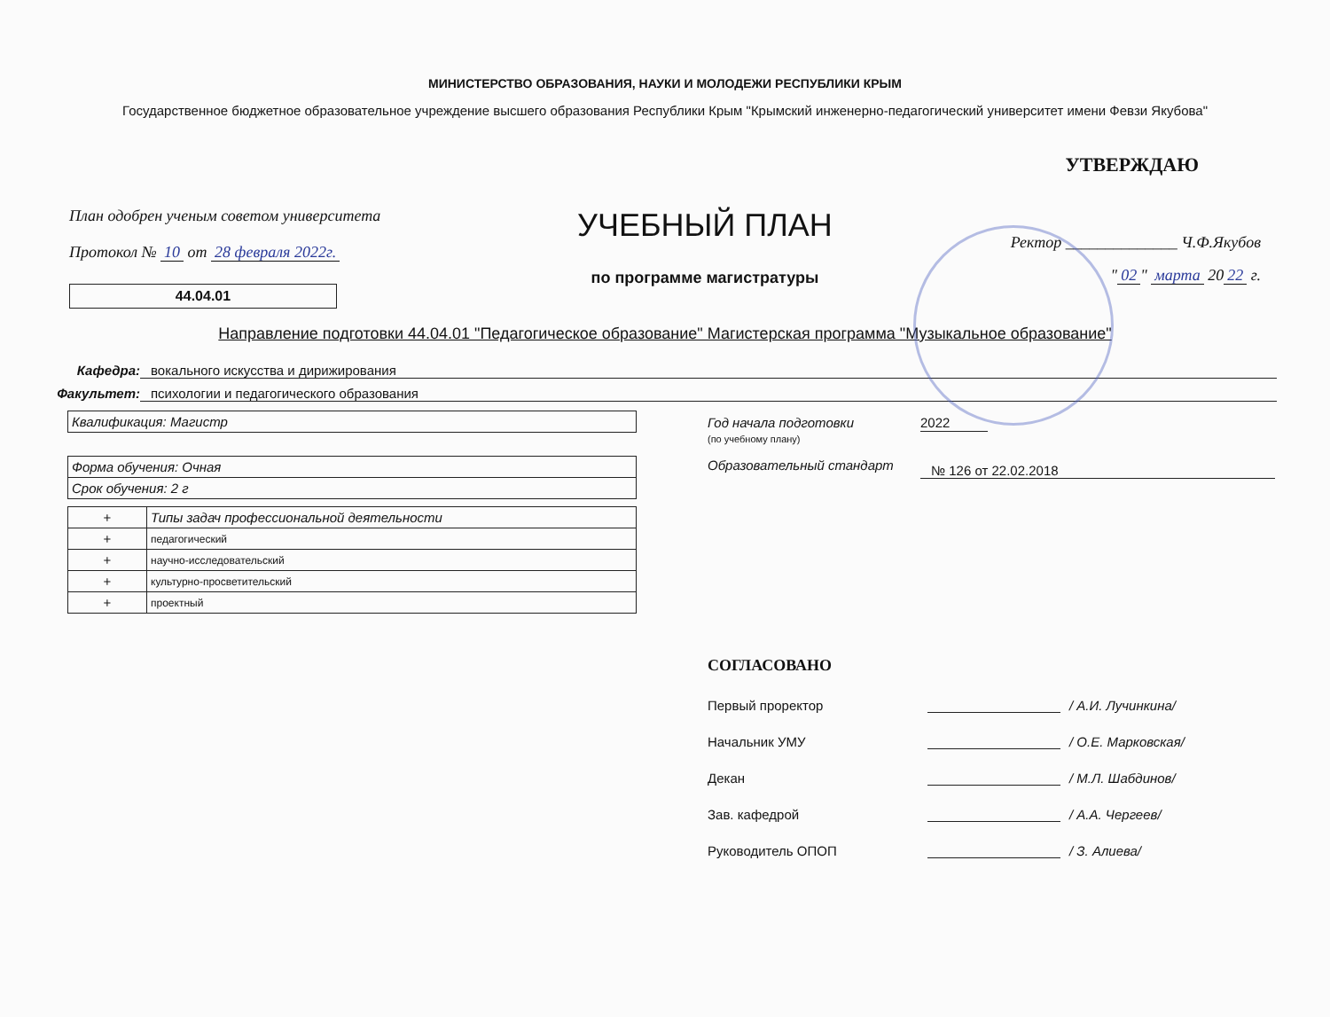МИНИСТЕРСТВО ОБРАЗОВАНИЯ, НАУКИ И МОЛОДЕЖИ РЕСПУБЛИКИ КРЫМ
Государственное бюджетное образовательное учреждение высшего образования Республики Крым "Крымский инженерно-педагогический университет имени Февзи Якубова"
План одобрен ученым советом университета
Протокол № 10 от 28 февраля 2022г.
44.04.01
УЧЕБНЫЙ ПЛАН
по программе магистратуры
УТВЕРЖДАЮ
Ректор ______________ Ч.Ф.Якубов
" 02 " марта 20 22 г.
Направление подготовки 44.04.01 "Педагогическое образование" Магистерская программа "Музыкальное образование"
Кафедра: вокального искусства и дирижирования
Факультет: психологии и педагогического образования
| Квалификация: Магистр |
| Форма обучения: Очная |
| Срок обучения: 2 г |
| + | Типы задач профессиональной деятельности |
| + | педагогический |
| + | научно-исследовательский |
| + | культурно-просветительский |
| + | проектный |
Год начала подготовки
(по учебному плану) 2022
Образовательный стандарт № 126 от 22.02.2018
СОГЛАСОВАНО
Первый проректор / А.И. Лучинкина/
Начальник УМУ / О.Е. Марковская/
Декан / М.Л. Шабдинов/
Зав. кафедрой / А.А. Чергеев/
Руководитель ОПОП / З. Алиева/